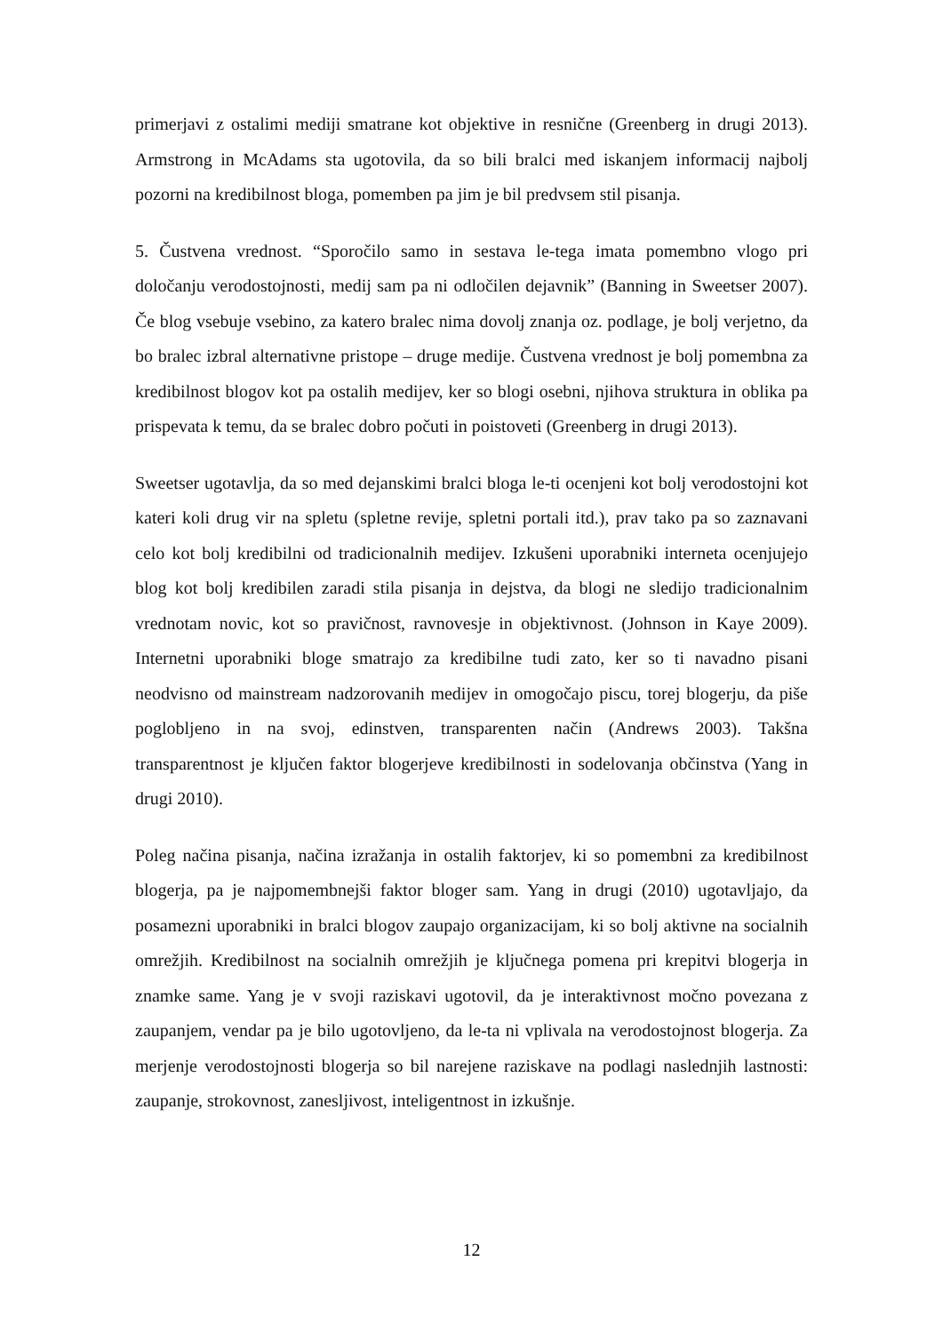primerjavi z ostalimi mediji smatrane kot objektive in resnične (Greenberg in drugi 2013). Armstrong in McAdams sta ugotovila, da so bili bralci med iskanjem informacij najbolj pozorni na kredibilnost bloga, pomemben pa jim je bil predvsem stil pisanja.
5. Čustvena vrednost. “Sporočilo samo in sestava le-tega imata pomembno vlogo pri določanju verodostojnosti, medij sam pa ni odločilen dejavnik” (Banning in Sweetser 2007). Če blog vsebuje vsebino, za katero bralec nima dovolj znanja oz. podlage, je bolj verjetno, da bo bralec izbral alternativne pristope – druge medije. Čustvena vrednost je bolj pomembna za kredibilnost blogov kot pa ostalih medijev, ker so blogi osebni, njihova struktura in oblika pa prispevata k temu, da se bralec dobro počuti in poistoveti (Greenberg in drugi 2013).
Sweetser ugotavlja, da so med dejanskimi bralci bloga le-ti ocenjeni kot bolj verodostojni kot kateri koli drug vir na spletu (spletne revije, spletni portali itd.), prav tako pa so zaznavani celo kot bolj kredibilni od tradicionalnih medijev. Izkušeni uporabniki interneta ocenjujejo blog kot bolj kredibilen zaradi stila pisanja in dejstva, da blogi ne sledijo tradicionalnim vrednotam novic, kot so pravičnost, ravnovesje in objektivnost. (Johnson in Kaye 2009). Internetni uporabniki bloge smatrajo za kredibilne tudi zato, ker so ti navadno pisani neodvisno od mainstream nadzorovanih medijev in omogočajo piscu, torej blogerju, da piše poglobljeno in na svoj, edinstven, transparenten način (Andrews 2003). Takšna transparentnost je ključen faktor blogerjeve kredibilnosti in sodelovanja občinstva (Yang in drugi 2010).
Poleg načina pisanja, načina izražanja in ostalih faktorjev, ki so pomembni za kredibilnost blogerja, pa je najpomembnejši faktor bloger sam. Yang in drugi (2010) ugotavljajo, da posamezni uporabniki in bralci blogov zaupajo organizacijam, ki so bolj aktivne na socialnih omrežjih. Kredibilnost na socialnih omrežjih je ključnega pomena pri krepitvi blogerja in znamke same. Yang je v svoji raziskavi ugotovil, da je interaktivnost močno povezana z zaupanjem, vendar pa je bilo ugotovljeno, da le-ta ni vplivala na verodostojnost blogerja. Za merjenje verodostojnosti blogerja so bil narejene raziskave na podlagi naslednjih lastnosti: zaupanje, strokovnost, zanesljivost, inteligentnost in izkušnje.
12